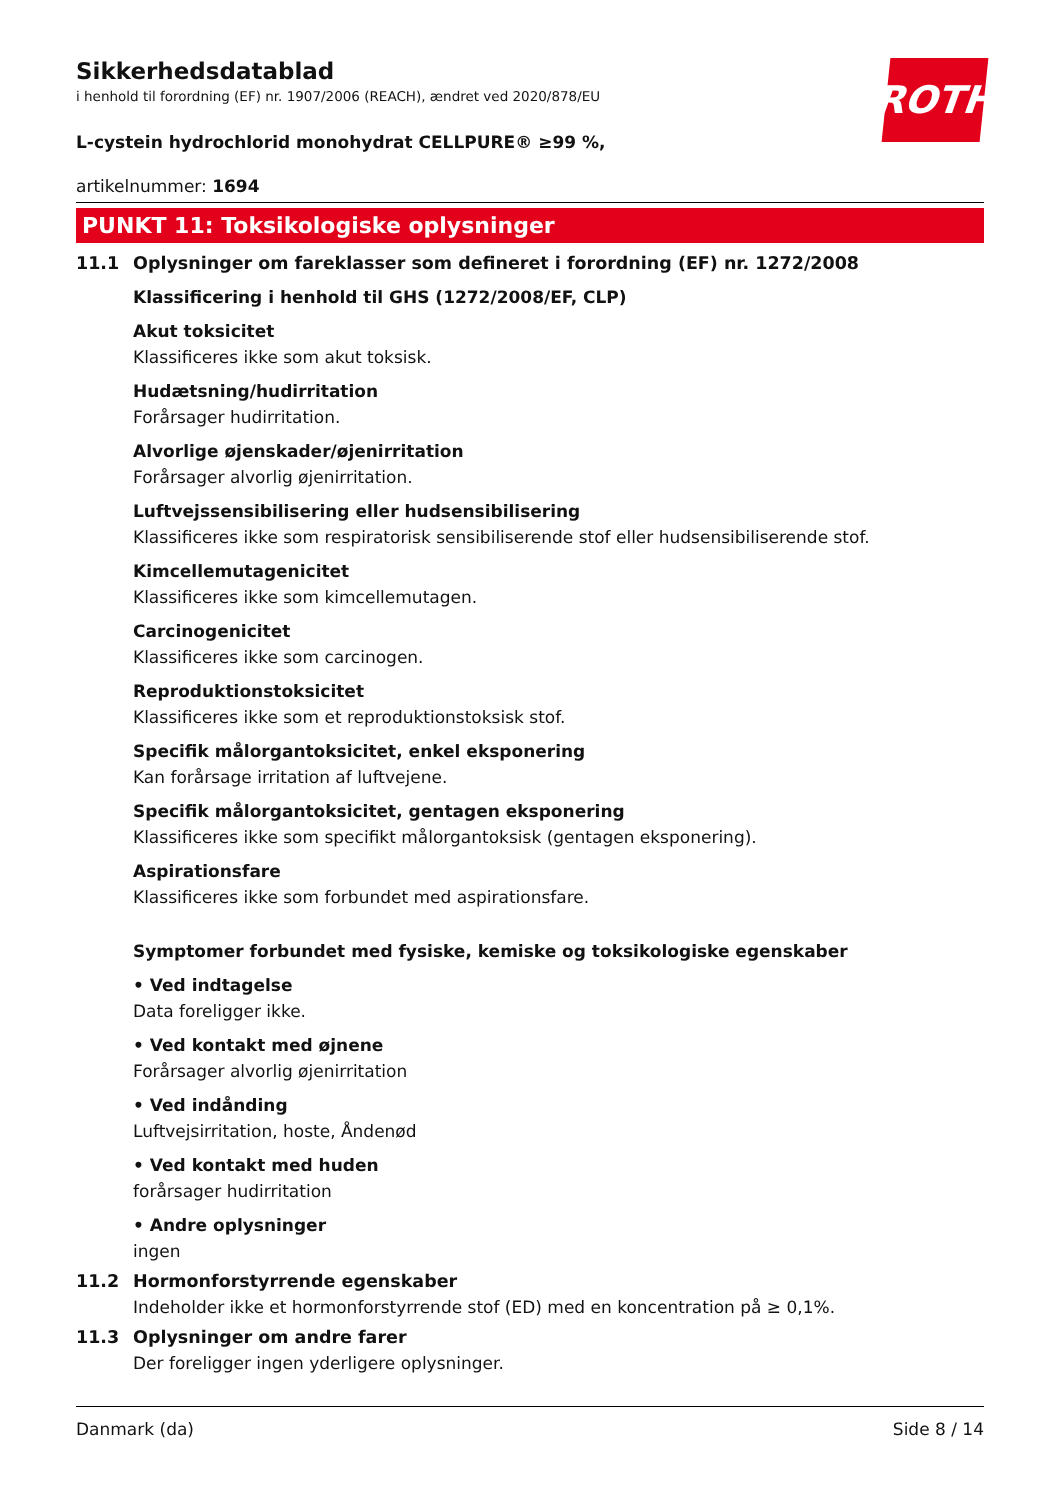ROTH
Sikkerhedsdatablad
i henhold til forordning (EF) nr. 1907/2006 (REACH), ændret ved 2020/878/EU
L-cystein hydrochlorid monohydrat CELLPURE® ≥99 %,
artikelnummer: 1694
PUNKT 11: Toksikologiske oplysninger
11.1 Oplysninger om fareklasser som defineret i forordning (EF) nr. 1272/2008
Klassificering i henhold til GHS (1272/2008/EF, CLP)
Akut toksicitet
Klassificeres ikke som akut toksisk.
Hudætsning/hudirritation
Forårsager hudirritation.
Alvorlige øjenskader/øjenirritation
Forårsager alvorlig øjenirritation.
Luftvejssensibilisering eller hudsensibilisering
Klassificeres ikke som respiratorisk sensibiliserende stof eller hudsensibiliserende stof.
Kimcellemutagenicitet
Klassificeres ikke som kimcellemutagen.
Carcinogenicitet
Klassificeres ikke som carcinogen.
Reproduktionstoksicitet
Klassificeres ikke som et reproduktionstoksisk stof.
Specifik målorgantoksicitet, enkel eksponering
Kan forårsage irritation af luftvejene.
Specifik målorgantoksicitet, gentagen eksponering
Klassificeres ikke som specifikt målorgantoksisk (gentagen eksponering).
Aspirationsfare
Klassificeres ikke som forbundet med aspirationsfare.
Symptomer forbundet med fysiske, kemiske og toksikologiske egenskaber
• Ved indtagelse
Data foreligger ikke.
• Ved kontakt med øjnene
Forårsager alvorlig øjenirritation
• Ved indånding
Luftvejsirritation, hoste, Åndenød
• Ved kontakt med huden
forårsager hudirritation
• Andre oplysninger
ingen
11.2 Hormonforstyrrende egenskaber
Indeholder ikke et hormonforstyrrende stof (ED) med en koncentration på ≥ 0,1%.
11.3 Oplysninger om andre farer
Der foreligger ingen yderligere oplysninger.
Danmark (da) Side 8 / 14